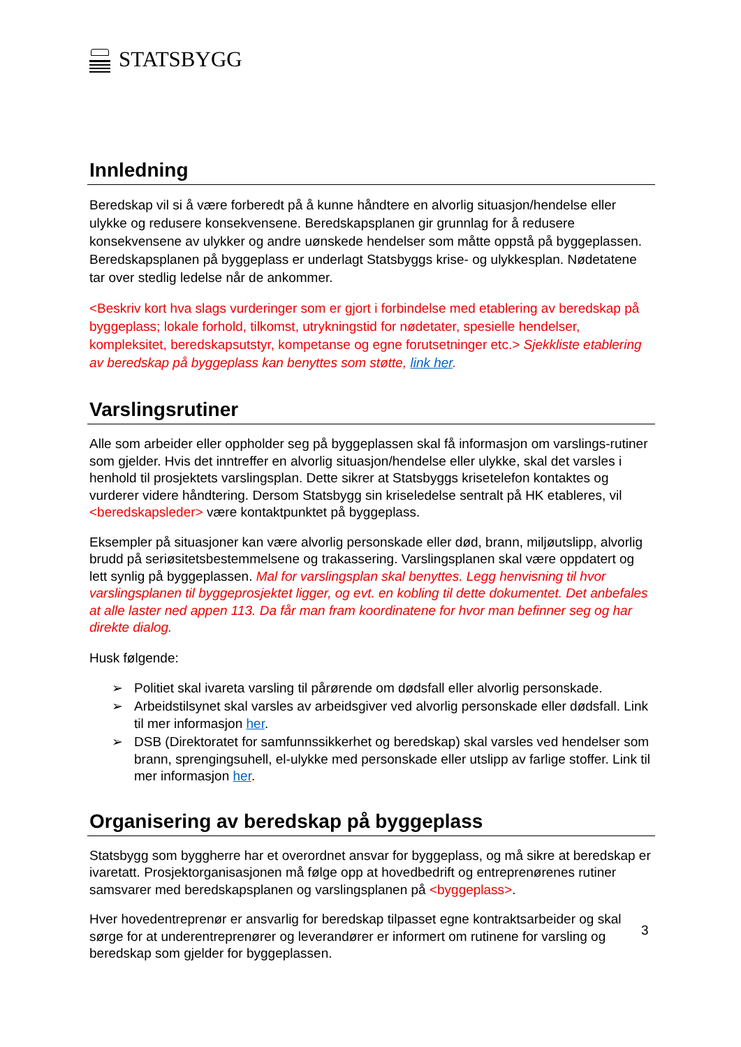STATSBYGG
Innledning
Beredskap vil si å være forberedt på å kunne håndtere en alvorlig situasjon/hendelse eller ulykke og redusere konsekvensene. Beredskapsplanen gir grunnlag for å redusere konsekvensene av ulykker og andre uønskede hendelser som måtte oppstå på byggeplassen. Beredskapsplanen på byggeplass er underlagt Statsbyggs krise- og ulykkesplan. Nødetatene tar over stedlig ledelse når de ankommer.
<Beskriv kort hva slags vurderinger som er gjort i forbindelse med etablering av beredskap på byggeplass; lokale forhold, tilkomst, utrykningstid for nødetater, spesielle hendelser, kompleksitet, beredskapsutstyr, kompetanse og egne forutsetninger etc.> Sjekkliste etablering av beredskap på byggeplass kan benyttes som støtte, link her.
Varslingsrutiner
Alle som arbeider eller oppholder seg på byggeplassen skal få informasjon om varslings-rutiner som gjelder. Hvis det inntreffer en alvorlig situasjon/hendelse eller ulykke, skal det varsles i henhold til prosjektets varslingsplan. Dette sikrer at Statsbyggs krisetelefon kontaktes og vurderer videre håndtering. Dersom Statsbygg sin kriseledelse sentralt på HK etableres, vil <beredskapsleder> være kontaktpunktet på byggeplass.
Eksempler på situasjoner kan være alvorlig personskade eller død, brann, miljøutslipp, alvorlig brudd på seriøsitetsbestemmelsene og trakassering. Varslingsplanen skal være oppdatert og lett synlig på byggeplassen. Mal for varslingsplan skal benyttes. Legg henvisning til hvor varslingsplanen til byggeprosjektet ligger, og evt. en kobling til dette dokumentet. Det anbefales at alle laster ned appen 113. Da får man fram koordinatene for hvor man befinner seg og har direkte dialog.
Husk følgende:
➢ Politiet skal ivareta varsling til pårørende om dødsfall eller alvorlig personskade.
➢ Arbeidstilsynet skal varsles av arbeidsgiver ved alvorlig personskade eller dødsfall. Link til mer informasjon her.
➢ DSB (Direktoratet for samfunnssikkerhet og beredskap) skal varsles ved hendelser som brann, sprengingsuhell, el-ulykke med personskade eller utslipp av farlige stoffer. Link til mer informasjon her.
Organisering av beredskap på byggeplass
Statsbygg som byggherre har et overordnet ansvar for byggeplass, og må sikre at beredskap er ivaretatt. Prosjektorganisasjonen må følge opp at hovedbedrift og entreprenørenes rutiner samsvarer med beredskapsplanen og varslingsplanen på <byggeplass>.
Hver hovedentreprenør er ansvarlig for beredskap tilpasset egne kontraktsarbeider og skal sørge for at underentreprenører og leverandører er informert om rutinene for varsling og beredskap som gjelder for byggeplassen.
3